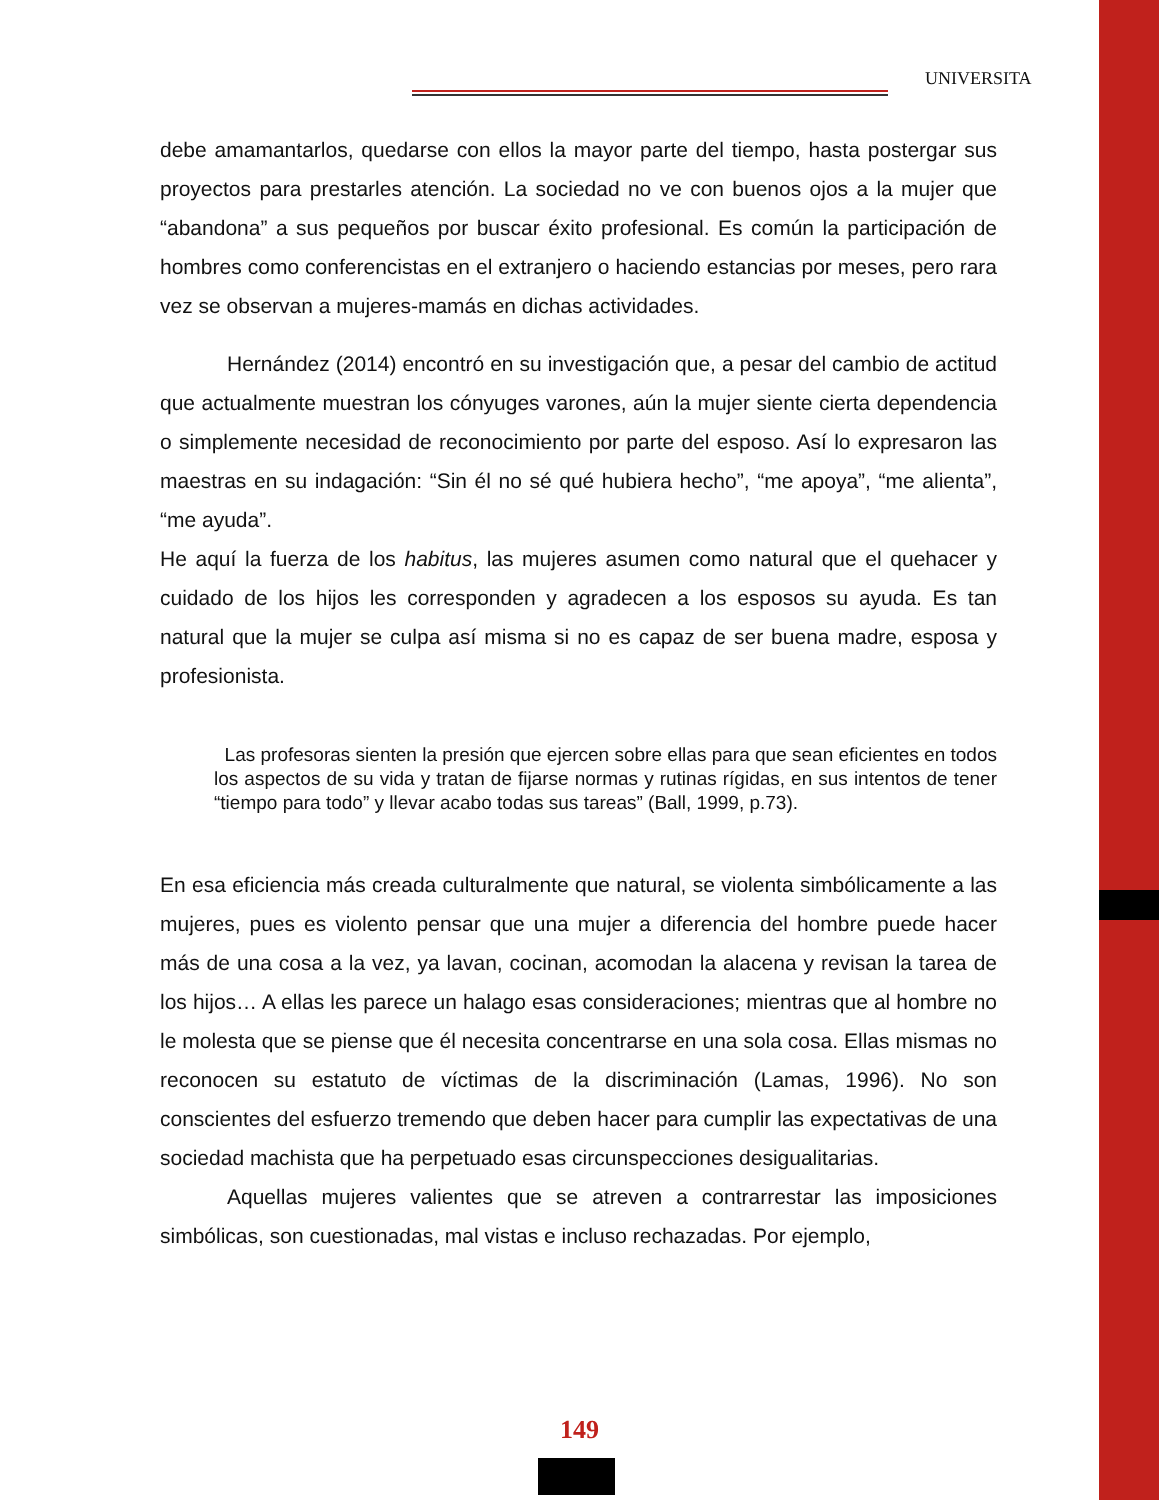UNIVERSITA
debe amamantarlos, quedarse con ellos la mayor parte del tiempo, hasta postergar sus proyectos para prestarles atención. La sociedad no ve con buenos ojos a la mujer que “abandona” a sus pequeños por buscar éxito profesional. Es común la participación de hombres como conferencistas en el extranjero o haciendo estancias por meses, pero rara vez se observan a mujeres-mamás en dichas actividades.
Hernández (2014) encontró en su investigación que, a pesar del cambio de actitud que actualmente muestran los cónyuges varones, aún la mujer siente cierta dependencia o simplemente necesidad de reconocimiento por parte del esposo. Así lo expresaron las maestras en su indagación: “Sin él no sé qué hubiera hecho”, “me apoya”, “me alienta”, “me ayuda”.
He aquí la fuerza de los habitus, las mujeres asumen como natural que el quehacer y cuidado de los hijos les corresponden y agradecen a los esposos su ayuda. Es tan natural que la mujer se culpa así misma si no es capaz de ser buena madre, esposa y profesionista.
Las profesoras sienten la presión que ejercen sobre ellas para que sean eficientes en todos los aspectos de su vida y tratan de fijarse normas y rutinas rígidas, en sus intentos de tener “tiempo para todo” y llevar acabo todas sus tareas” (Ball, 1999, p.73).
En esa eficiencia más creada culturalmente que natural, se violenta simbólicamente a las mujeres, pues es violento pensar que una mujer a diferencia del hombre puede hacer más de una cosa a la vez, ya lavan, cocinan, acomodan la alacena y revisan la tarea de los hijos… A ellas les parece un halago esas consideraciones; mientras que al hombre no le molesta que se piense que él necesita concentrarse en una sola cosa. Ellas mismas no reconocen su estatuto de víctimas de la discriminación (Lamas, 1996). No son conscientes del esfuerzo tremendo que deben hacer para cumplir las expectativas de una sociedad machista que ha perpetuado esas circunspecciones desigualitarias.
Aquellas mujeres valientes que se atreven a contrarrestar las imposiciones simbólicas, son cuestionadas, mal vistas e incluso rechazadas. Por ejemplo,
149